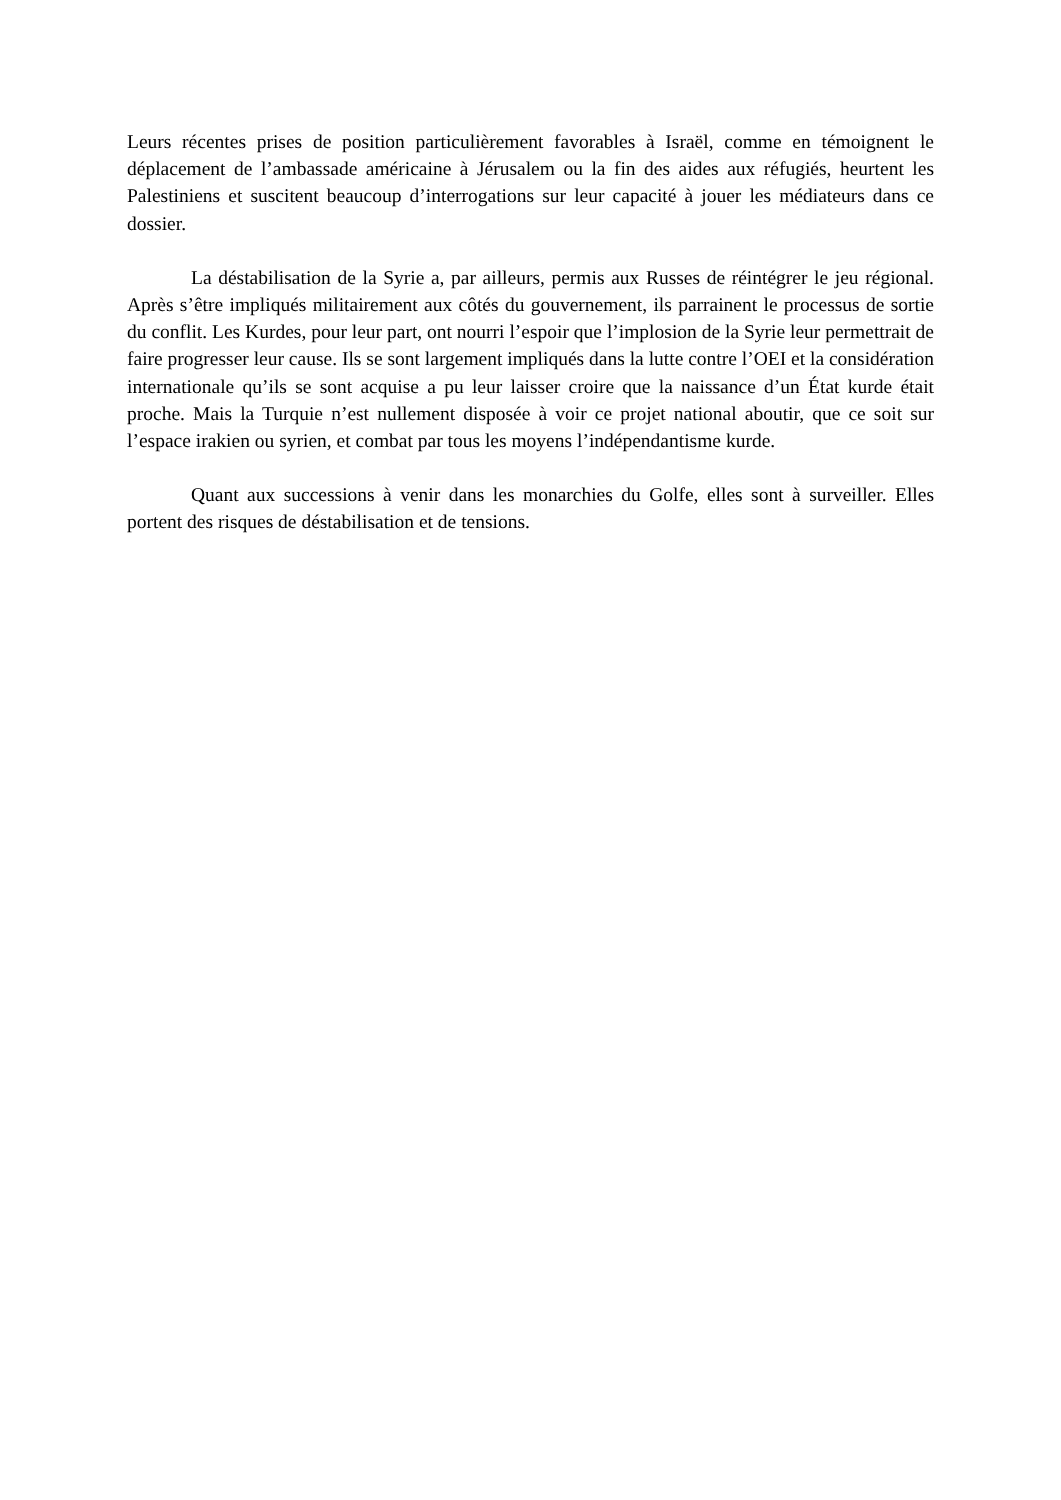Leurs récentes prises de position particulièrement favorables à Israël, comme en témoignent le déplacement de l’ambassade américaine à Jérusalem ou la fin des aides aux réfugiés, heurtent les Palestiniens et suscitent beaucoup d’interrogations sur leur capacité à jouer les médiateurs dans ce dossier.
La déstabilisation de la Syrie a, par ailleurs, permis aux Russes de réintégrer le jeu régional. Après s’être impliqués militairement aux côtés du gouvernement, ils parrainent le processus de sortie du conflit. Les Kurdes, pour leur part, ont nourri l’espoir que l’implosion de la Syrie leur permettrait de faire progresser leur cause. Ils se sont largement impliqués dans la lutte contre l’OEI et la considération internationale qu’ils se sont acquise a pu leur laisser croire que la naissance d’un État kurde était proche. Mais la Turquie n’est nullement disposée à voir ce projet national aboutir, que ce soit sur l’espace irakien ou syrien, et combat par tous les moyens l’indépendantisme kurde.
Quant aux successions à venir dans les monarchies du Golfe, elles sont à surveiller. Elles portent des risques de déstabilisation et de tensions.